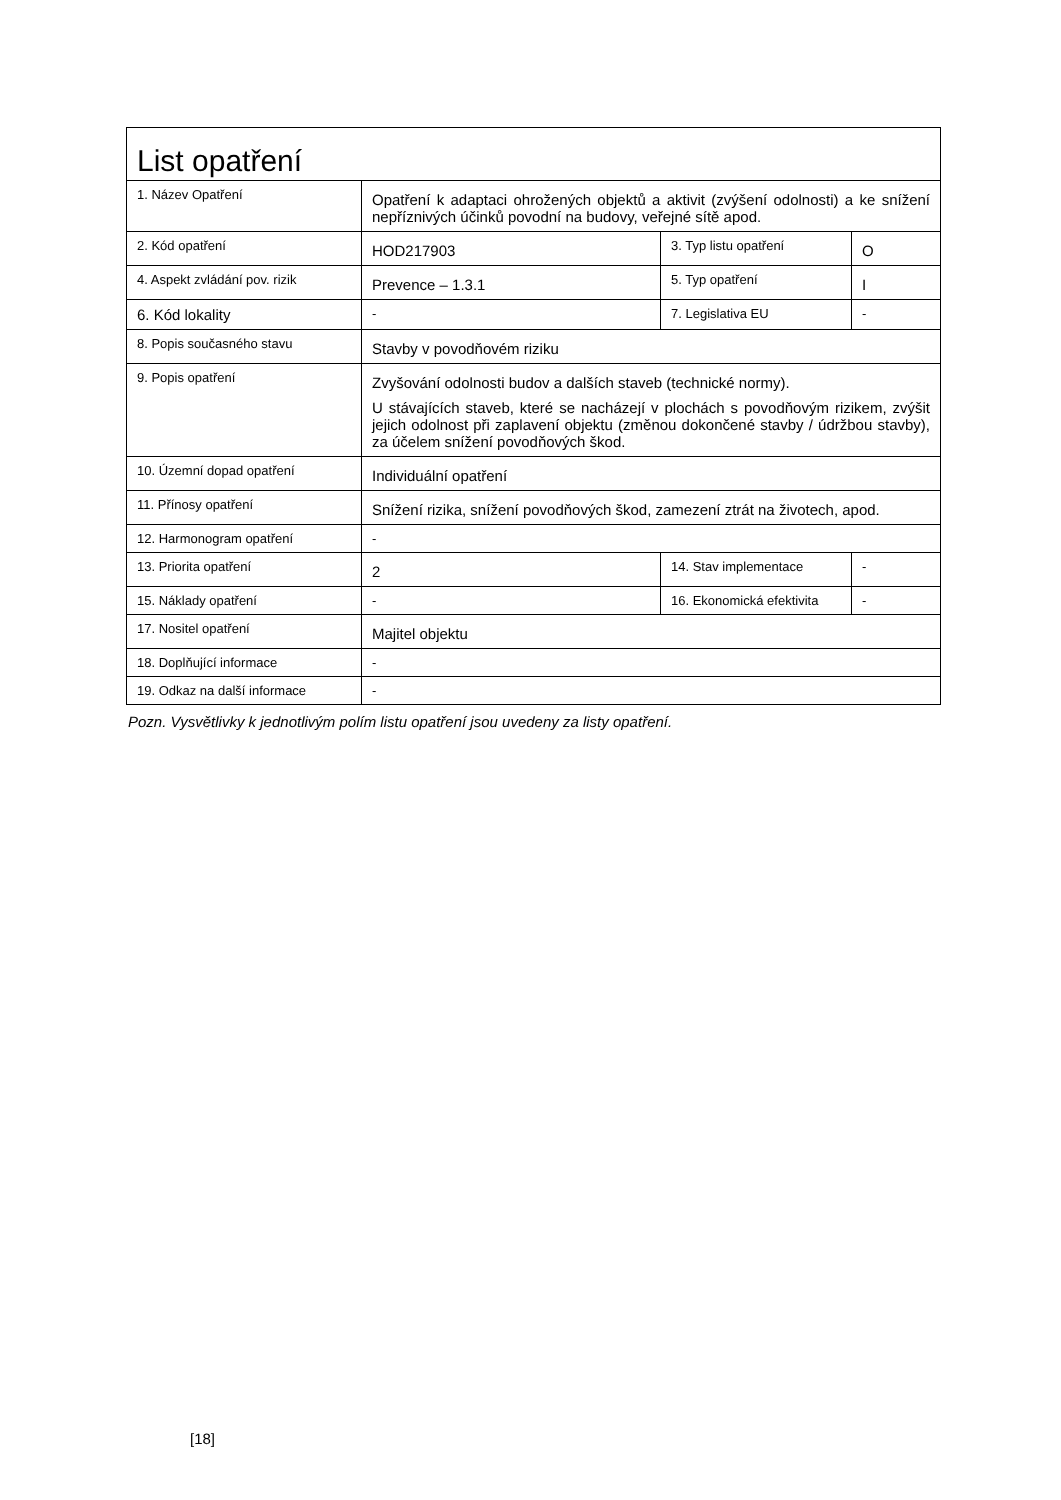| List opatření | | | |
| 1. Název Opatření | Opatření k adaptaci ohrožených objektů a aktivit (zvýšení odolnosti) a ke snížení nepříznivých účinků povodní na budovy, veřejné sítě apod. | | |
| 2. Kód opatření | HOD217903 | 3. Typ listu opatření | O |
| 4. Aspekt zvládání pov. rizik | Prevence – 1.3.1 | 5. Typ opatření | I |
| 6. Kód lokality | - | 7. Legislativa EU | - |
| 8. Popis současného stavu | Stavby v povodňovém riziku | | |
| 9. Popis opatření | Zvyšování odolnosti budov a dalších staveb (technické normy). U stávajících staveb, které se nacházejí v plochách s povodňovým rizikem, zvýšit jejich odolnost při zaplavení objektu (změnou dokončené stavby / údržbou stavby), za účelem snížení povodňových škod. | | |
| 10. Územní dopad opatření | Individuální opatření | | |
| 11. Přínosy opatření | Snížení rizika, snížení povodňových škod, zamezení ztrát na životech, apod. | | |
| 12. Harmonogram opatření | - | | |
| 13. Priorita opatření | 2 | 14. Stav implementace | - |
| 15. Náklady opatření | - | 16. Ekonomická efektivita | - |
| 17. Nositel opatření | Majitel objektu | | |
| 18. Doplňující informace | - | | |
| 19. Odkaz na další informace | - | | |
Pozn. Vysvětlivky k jednotlivým polím listu opatření jsou uvedeny za listy opatření.
[18]